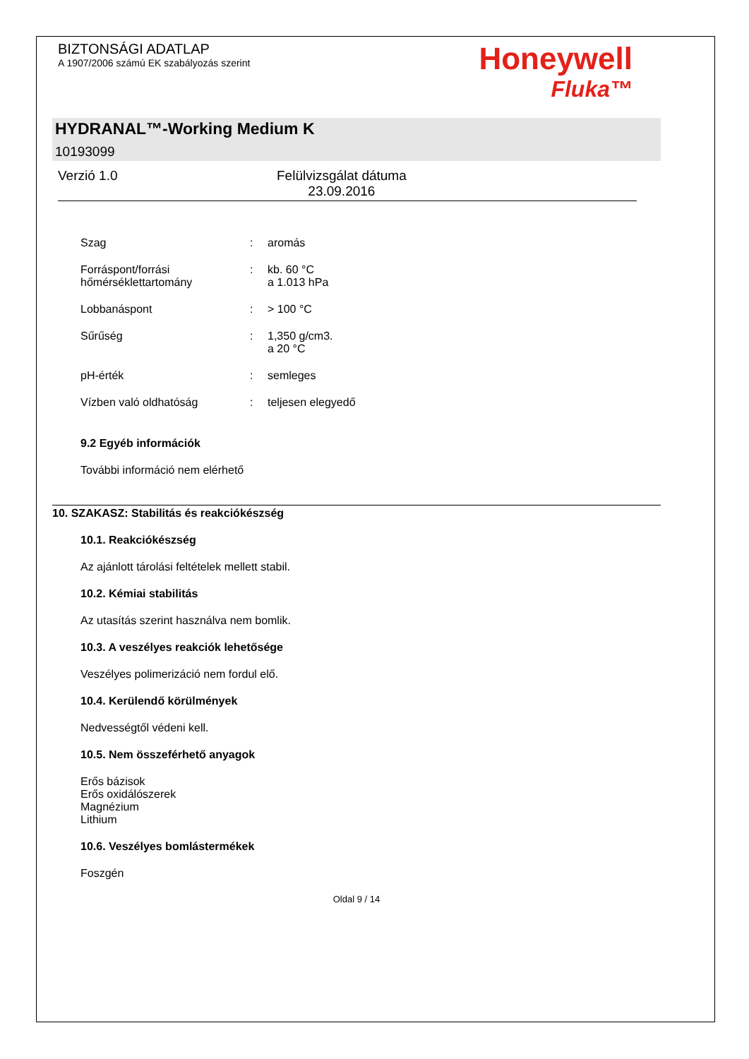BIZTONSÁGI ADATLAP
A 1907/2006 számú EK szabályozás szerint
Honeywell
Fluka™
HYDRANAL™-Working Medium K
10193099
Verzió 1.0 Felülvizsgálat dátuma
23.09.2016
Szag: aromás
Forráspont/forrási hőmérséklettartomány: kb. 60 °C
a 1.013 hPa
Lobbanáspont: > 100 °C
Sűrűség: 1,350 g/cm3.
a 20 °C
pH-érték: semleges
Vízben való oldhatóság: teljesen elegyedő
9.2 Egyéb információk
További információ nem elérhető
10. SZAKASZ: Stabilitás és reakciókészség
10.1. Reakciókészség
Az ajánlott tárolási feltételek mellett stabil.
10.2. Kémiai stabilitás
Az utasítás szerint használva nem bomlik.
10.3. A veszélyes reakciók lehetősége
Veszélyes polimerizáció nem fordul elő.
10.4. Kerülendő körülmények
Nedvességtől védeni kell.
10.5. Nem összeférhető anyagok
Erős bázisok
Erős oxidálószerek
Magnézium
Lithium
10.6. Veszélyes bomlástermékek
Foszgén
Oldal 9 / 14